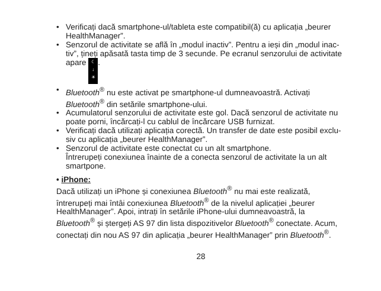• Verificați dacă smartphone-ul/tableta este compatibil(ă) cu aplicația „beurer HealthManager”.
• Senzorul de activitate se află în „modul inactiv”. Pentru a ieși din „modul inac-tiv”, țineți apăsată tasta timp de 3 secunde. Pe ecranul senzorului de activitate apare ☾
↓
☀.
• Bluetooth<sup>®</sup> nu este activat pe smartphone-ul dumneavoastră. Activați Bluetooth<sup>®</sup> din setările smartphone-ului.
• Acumulatorul senzorului de activitate este gol. Dacă senzorul de activitate nu poate porni, încărcați-l cu cablul de încărcare USB furnizat.
• Verificați dacă utilizați aplicația corectă. Un transfer de date este posibil exclu-siv cu aplicația „beurer HealthManager”.
• Senzorul de activitate este conectat cu un alt smartphone.
Întrerupeți conexiunea înainte de a conecta senzorul de activitate la un alt smartpone.
• iPhone:
Dacă utilizați un iPhone și conexiunea Bluetooth<sup>®</sup> nu mai este realizată, întrerupeți mai întâi conexiunea Bluetooth<sup>®</sup> de la nivelul aplicației „beurer HealthManager”. Apoi, intrați în setările iPhone-ului dumneavoastră, la Bluetooth<sup>®</sup> și ștergeți AS 97 din lista dispozitivelor Bluetooth<sup>®</sup> conectate. Acum, conectați din nou AS 97 din aplicația „beurer HealthManager” prin Bluetooth<sup>®</sup>.
28